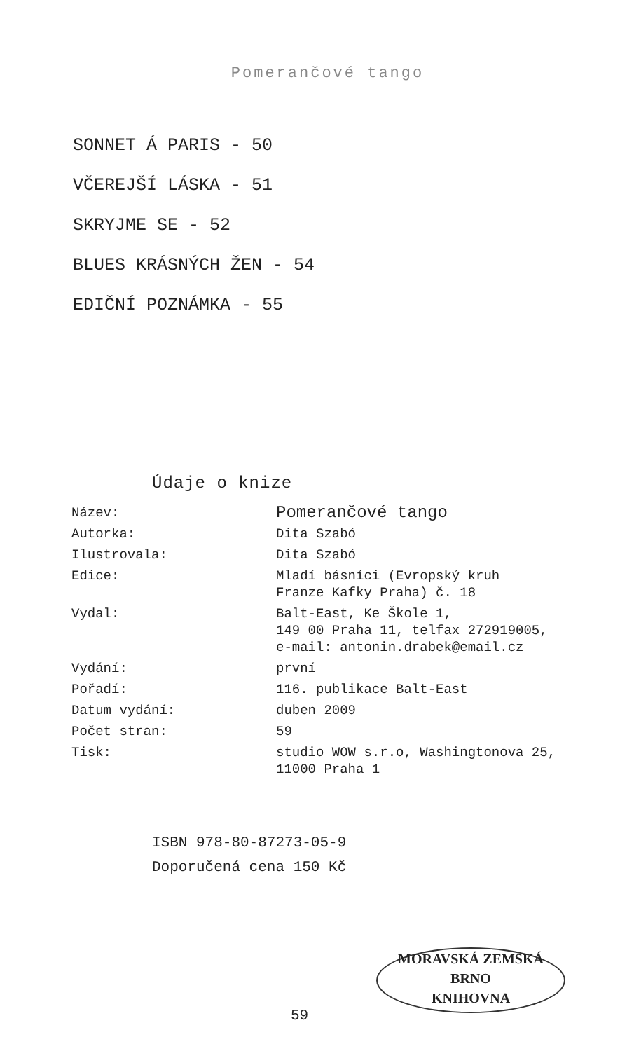Pomerančové tango
SONNET Á PARIS - 50
VČEREJŠÍ LÁSKA - 51
SKRYJME SE - 52
BLUES KRÁSNÝCH ŽEN - 54
EDIČNÍ POZNÁMKA - 55
Údaje o knize
| Název: | Pomerančové tango |
| Autorka: | Dita Szabó |
| Ilustrovala: | Dita Szabó |
| Edice: | Mladí básníci (Evropský kruh Franze Kafky Praha) č. 18 |
| Vydal: | Balt-East, Ke Škole 1, 149 00 Praha 11, telfax 272919005, e-mail: antonin.drabek@email.cz |
| Vydání: | první |
| Pořadí: | 116. publikace Balt-East |
| Datum vydání: | duben 2009 |
| Počet stran: | 59 |
| Tisk: | studio WOW s.r.o, Washingtonova 25, 11000 Praha 1 |
ISBN 978-80-87273-05-9
Doporučená cena 150 Kč
59
MORAVSKÁ ZEMSKÁ
BRNO
KNIHOVNA